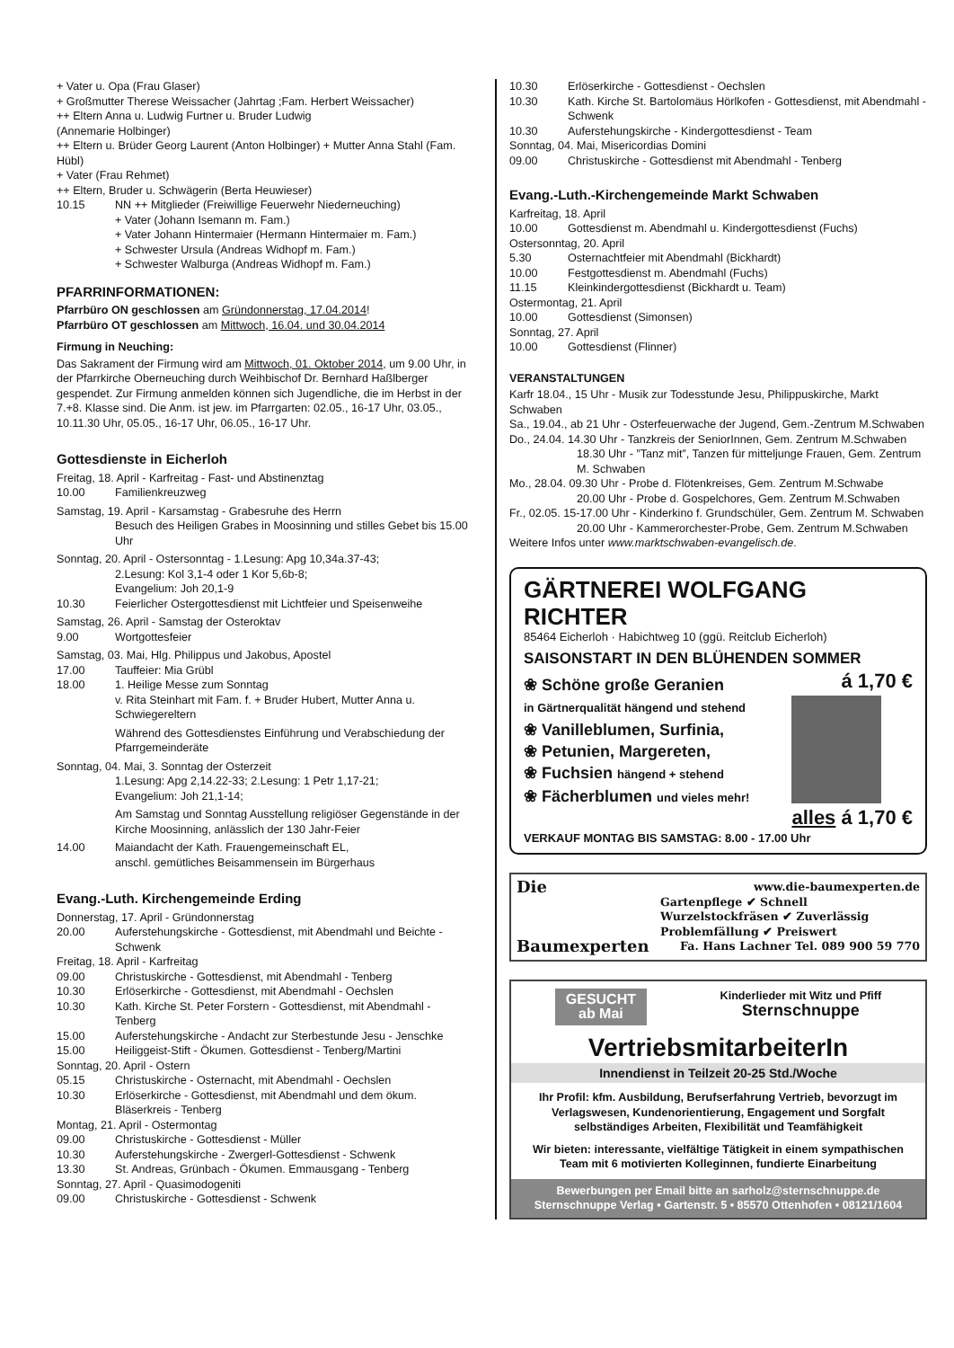+ Vater u. Opa (Frau Glaser)
+ Großmutter Therese Weissacher (Jahrtag ;Fam. Herbert Weissacher)
++ Eltern Anna u. Ludwig Furtner u. Bruder Ludwig
(Annemarie Holbinger)
++ Eltern u. Brüder Georg Laurent (Anton Holbinger) + Mutter Anna Stahl (Fam. Hübl)
+ Vater (Frau Rehmet)
++ Eltern, Bruder u. Schwägerin (Berta Heuwieser)
10.15 NN ++ Mitglieder (Freiwillige Feuerwehr Niederneuching)
+ Vater (Johann Isemann m. Fam.)
+ Vater Johann Hintermaier (Hermann Hintermaier m. Fam.)
+ Schwester Ursula (Andreas Widhopf m. Fam.)
+ Schwester Walburga (Andreas Widhopf m. Fam.)
PFARRINFORMATIONEN:
Pfarrbüro ON geschlossen am Gründonnerstag, 17.04.2014!
Pfarrbüro OT geschlossen am Mittwoch, 16.04. und 30.04.2014
Firmung in Neuching:
Das Sakrament der Firmung wird am Mittwoch, 01. Oktober 2014, um 9.00 Uhr, in der Pfarrkirche Oberneuching durch Weihbischof Dr. Bernhard Haßlberger gespendet. Zur Firmung anmelden können sich Jugendliche, die im Herbst in der 7.+8. Klasse sind. Die Anm. ist jew. im Pfarrgarten: 02.05., 16-17 Uhr, 03.05., 10.11.30 Uhr, 05.05., 16-17 Uhr, 06.05., 16-17 Uhr.
Gottesdienste in Eicherloh
Freitag, 18. April - Karfreitag - Fast- und Abstinenztag
10.00 Familienkreuzweg
Samstag, 19. April - Karsamstag - Grabesruhe des Herrn
Besuch des Heiligen Grabes in Moosinning und stilles Gebet bis 15.00 Uhr
Sonntag, 20. April - Ostersonntag - 1.Lesung: Apg 10,34a.37-43;
2.Lesung: Kol 3,1-4 oder 1 Kor 5,6b-8;
Evangelium: Joh 20,1-9
10.30 Feierlicher Ostergottesdienst mit Lichtfeier und Speisenweihe
Samstag, 26. April - Samstag der Osteroktav
9.00 Wortgottesfeier
Samstag, 03. Mai, Hlg. Philippus und Jakobus, Apostel
17.00 Tauffeier: Mia Grübl
18.00 1. Heilige Messe zum Sonntag
v. Rita Steinhart mit Fam. f. + Bruder Hubert, Mutter Anna u. Schwiegereltern
Während des Gottesdienstes Einführung und Verabschiedung der Pfarrgemeinderäte
Sonntag, 04. Mai, 3. Sonntag der Osterzeit
1.Lesung: Apg 2,14.22-33; 2.Lesung: 1 Petr 1,17-21;
Evangelium: Joh 21,1-14;
Am Samstag und Sonntag Ausstellung religiöser Gegenstände in der Kirche Moosinning, anlässlich der 130 Jahr-Feier
14.00 Maiandacht der Kath. Frauengemeinschaft EL,
anschl. gemütliches Beisammensein im Bürgerhaus
Evang.-Luth. Kirchengemeinde Erding
Donnerstag, 17. April - Gründonnerstag
20.00 Auferstehungskirche - Gottesdienst, mit Abendmahl und Beichte - Schwenk
Freitag, 18. April - Karfreitag
09.00 Christuskirche - Gottesdienst, mit Abendmahl - Tenberg
10.30 Erlöserkirche - Gottesdienst, mit Abendmahl - Oechslen
10.30 Kath. Kirche St. Peter Forstern - Gottesdienst, mit Abendmahl - Tenberg
15.00 Auferstehungskirche - Andacht zur Sterbestunde Jesu - Jenschke
15.00 Heiliggeist-Stift - Ökumen. Gottesdienst - Tenberg/Martini
Sonntag, 20. April - Ostern
05.15 Christuskirche - Osternacht, mit Abendmahl - Oechslen
10.30 Erlöserkirche - Gottesdienst, mit Abendmahl und dem ökum. Bläserkreis - Tenberg
Montag, 21. April - Ostermontag
09.00 Christuskirche - Gottesdienst - Müller
10.30 Auferstehungskirche - Zwergerl-Gottesdienst - Schwenk
13.30 St. Andreas, Grünbach - Ökumen. Emmausgang - Tenberg
Sonntag, 27. April - Quasimodogeniti
09.00 Christuskirche - Gottesdienst - Schwenk
10.30 Erlöserkirche - Gottesdienst - Oechslen
10.30 Kath. Kirche St. Bartolomäus Hörlkofen - Gottesdienst, mit Abendmahl - Schwenk
10.30 Auferstehungskirche - Kindergottesdienst - Team
Sonntag, 04. Mai, Misericordias Domini
09.00 Christuskirche - Gottesdienst mit Abendmahl - Tenberg
Evang.-Luth.-Kirchengemeinde Markt Schwaben
Karfreitag, 18. April
10.00 Gottesdienst m. Abendmahl u. Kindergottesdienst (Fuchs)
Ostersonntag, 20. April
5.30 Osternachtfeier mit Abendmahl (Bickhardt)
10.00 Festgottesdienst m. Abendmahl (Fuchs)
11.15 Kleinkindergottesdienst (Bickhardt u. Team)
Ostermontag, 21. April
10.00 Gottesdienst (Simonsen)
Sonntag, 27. April
10.00 Gottesdienst (Flinner)
VERANSTALTUNGEN
Karfr 18.04., 15 Uhr - Musik zur Todesstunde Jesu, Philippuskirche, Markt Schwaben
Sa., 19.04., ab 21 Uhr - Osterfeuerwache der Jugend, Gem.-Zentrum M.Schwaben
Do., 24.04. 14.30 Uhr - Tanzkreis der SeniorInnen, Gem. Zentrum M.Schwaben
18.30 Uhr - ”Tanz mit”, Tanzen für mitteljunge Frauen, Gem. Zentrum M. Schwaben
Mo., 28.04. 09.30 Uhr - Probe d. Flötenkreises, Gem. Zentrum M.Schwabe
20.00 Uhr - Probe d. Gospelchores, Gem. Zentrum M.Schwaben
Fr., 02.05. 15-17.00 Uhr - Kinderkino f. Grundschüler, Gem. Zentrum M. Schwaben
20.00 Uhr - Kammerorchester-Probe, Gem. Zentrum M.Schwaben
Weitere Infos unter www.marktschwaben-evangelisch.de.
GÄRTNEREI WOLFGANG RICHTER
85464 Eicherloh · Habichtweg 10 (ggü. Reitclub Eicherloh)
SAISONSTART IN DEN BLÜHENDEN SOMMER
❀ Schöne große Geranien
in Gärtnerqualität hängend und stehend
❀ Vanilleblumen, Surfinia,
❀ Petunien, Margereten,
❀ Fuchsien hängend + stehend
❀ Fächerblumen und vieles mehr!
á 1,70 €
alles á 1,70 €
VERKAUF MONTAG BIS SAMSTAG: 8.00 - 17.00 Uhr
Die www.die-baumexperten.de
Gartenpflege ✔ Schnell
Wurzelstockfräsen ✔ Zuverlässig
Problemfällung ✔ Preiswert
Baumexperten Fa. Hans Lachner Tel. 089 900 59 770
GESUCHT
ab Mai Kinderlieder mit Witz und Pfiff
Sternschnuppe
VertriebsmitarbeiterIn
Innendienst in Teilzeit 20-25 Std./Woche
Ihr Profil: kfm. Ausbildung, Berufserfahrung Vertrieb, bevorzugt im Verlagswesen, Kundenorientierung, Engagement und Sorgfalt selbständiges Arbeiten, Flexibilität und Teamfähigkeit
Wir bieten: interessante, vielfältige Tätigkeit in einem sympathischen Team mit 6 motivierten Kolleginnen, fundierte Einarbeitung
Bewerbungen per Email bitte an sarholz@sternschnuppe.de
Sternschnuppe Verlag • Gartenstr. 5 • 85570 Ottenhofen • 08121/1604